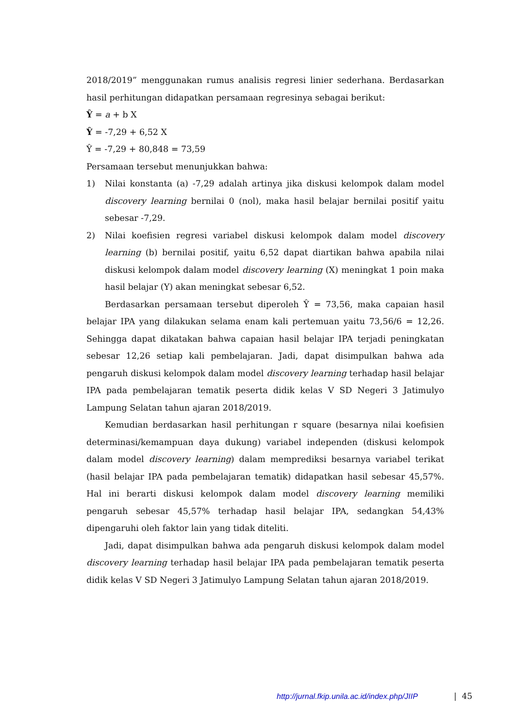2018/2019” menggunakan rumus analisis regresi linier sederhana. Berdasarkan hasil perhitungan didapatkan persamaan regresinya sebagai berikut:
Ŷ = a + b X
Ŷ = -7,29 + 6,52 X
Ŷ = -7,29 + 80,848 = 73,59
Persamaan tersebut menunjukkan bahwa:
1) Nilai konstanta (a) -7,29 adalah artinya jika diskusi kelompok dalam model discovery learning bernilai 0 (nol), maka hasil belajar bernilai positif yaitu sebesar -7,29.
2) Nilai koefisien regresi variabel diskusi kelompok dalam model discovery learning (b) bernilai positif, yaitu 6,52 dapat diartikan bahwa apabila nilai diskusi kelompok dalam model discovery learning (X) meningkat 1 poin maka hasil belajar (Y) akan meningkat sebesar 6,52.
Berdasarkan persamaan tersebut diperoleh Ŷ = 73,56, maka capaian hasil belajar IPA yang dilakukan selama enam kali pertemuan yaitu 73,56/6 = 12,26. Sehingga dapat dikatakan bahwa capaian hasil belajar IPA terjadi peningkatan sebesar 12,26 setiap kali pembelajaran. Jadi, dapat disimpulkan bahwa ada pengaruh diskusi kelompok dalam model discovery learning terhadap hasil belajar IPA pada pembelajaran tematik peserta didik kelas V SD Negeri 3 Jatimulyo Lampung Selatan tahun ajaran 2018/2019.
Kemudian berdasarkan hasil perhitungan r square (besarnya nilai koefisien determinasi/kemampuan daya dukung) variabel independen (diskusi kelompok dalam model discovery learning) dalam memprediksi besarnya variabel terikat (hasil belajar IPA pada pembelajaran tematik) didapatkan hasil sebesar 45,57%. Hal ini berarti diskusi kelompok dalam model discovery learning memiliki pengaruh sebesar 45,57% terhadap hasil belajar IPA, sedangkan 54,43% dipengaruhi oleh faktor lain yang tidak diteliti.
Jadi, dapat disimpulkan bahwa ada pengaruh diskusi kelompok dalam model discovery learning terhadap hasil belajar IPA pada pembelajaran tematik peserta didik kelas V SD Negeri 3 Jatimulyo Lampung Selatan tahun ajaran 2018/2019.
http://jurnal.fkip.unila.ac.id/index.php/JIIP
| 45